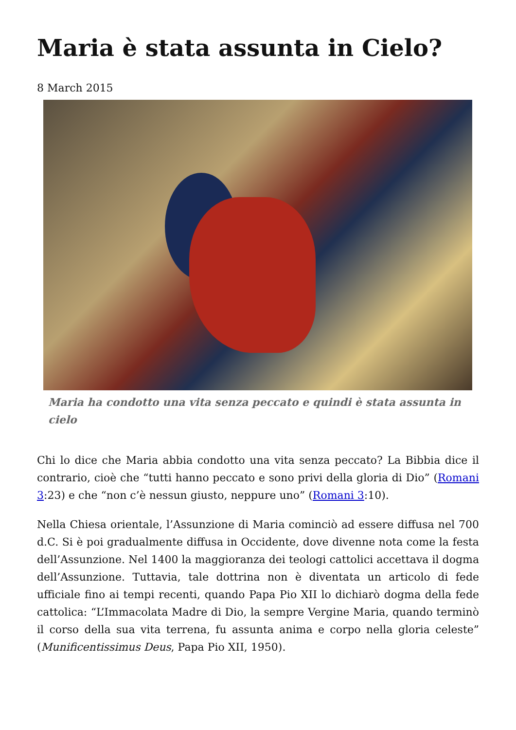Maria è stata assunta in Cielo?
8 March 2015
Maria ha condotto una vita senza peccato e quindi è stata assunta in cielo
Chi lo dice che Maria abbia condotto una vita senza peccato? La Bibbia dice il contrario, cioè che “tutti hanno peccato e sono privi della gloria di Dio” (Romani 3:23) e che “non c’è nessun giusto, neppure uno” (Romani 3:10).
Nella Chiesa orientale, l’Assunzione di Maria cominciò ad essere diffusa nel 700 d.C. Si è poi gradualmente diffusa in Occidente, dove divenne nota come la festa dell’Assunzione. Nel 1400 la maggioranza dei teologi cattolici accettava il dogma dell’Assunzione. Tuttavia, tale dottrina non è diventata un articolo di fede ufficiale fino ai tempi recenti, quando Papa Pio XII lo dichiarò dogma della fede cattolica: “L’Immacolata Madre di Dio, la sempre Vergine Maria, quando terminò il corso della sua vita terrena, fu assunta anima e corpo nella gloria celeste” (Munificentissimus Deus, Papa Pio XII, 1950).